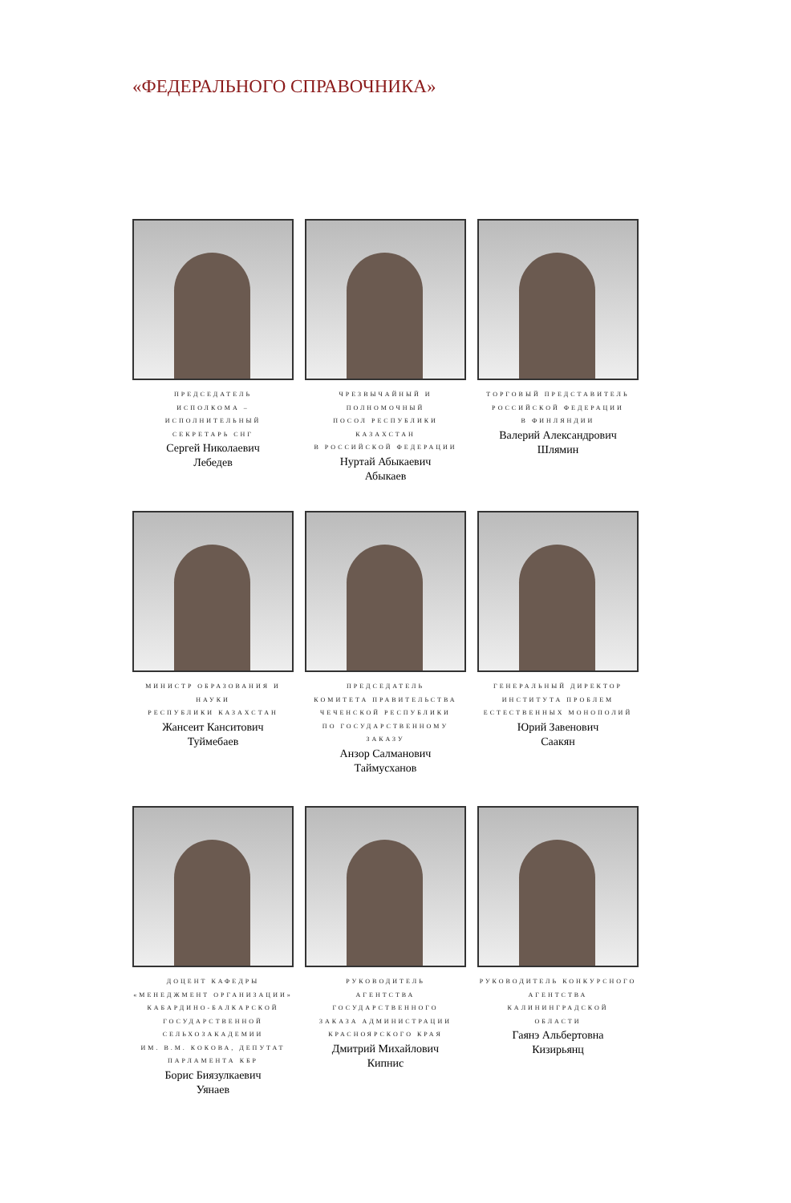«ФЕДЕРАЛЬНОГО СПРАВОЧНИКА»
ПРЕДСЕДАТЕЛЬ
ИСПОЛКОМА – ИСПОЛНИТЕЛЬНЫЙ
СЕКРЕТАРЬ СНГ
Сергей Николаевич
Лебедев
ЧРЕЗВЫЧАЙНЫЙ И ПОЛНОМОЧНЫЙ
ПОСОЛ РЕСПУБЛИКИ КАЗАХСТАН
В РОССИЙСКОЙ ФЕДЕРАЦИИ
Нуртай Абыкаевич
Абыкаев
ТОРГОВЫЙ ПРЕДСТАВИТЕЛЬ
РОССИЙСКОЙ ФЕДЕРАЦИИ
В ФИНЛЯНДИИ
Валерий Александрович
Шлямин
МИНИСТР ОБРАЗОВАНИЯ И НАУКИ
РЕСПУБЛИКИ КАЗАХСТАН
Жансеит Канситович
Туймебаев
ПРЕДСЕДАТЕЛЬ
КОМИТЕТА ПРАВИТЕЛЬСТВА
ЧЕЧЕНСКОЙ РЕСПУБЛИКИ
ПО ГОСУДАРСТВЕННОМУ ЗАКАЗУ
Анзор Салманович
Таймусханов
ГЕНЕРАЛЬНЫЙ ДИРЕКТОР
ИНСТИТУТА ПРОБЛЕМ
ЕСТЕСТВЕННЫХ МОНОПОЛИЙ
Юрий Завенович
Саакян
ДОЦЕНТ КАФЕДРЫ
«МЕНЕДЖМЕНТ ОРГАНИЗАЦИИ»
КАБАРДИНО-БАЛКАРСКОЙ
ГОСУДАРСТВЕННОЙ
СЕЛЬХОЗАКАДЕМИИ
ИМ. В.М. КОКОВА, ДЕПУТАТ
ПАРЛАМЕНТА КБР
Борис Биязулкаевич
Уянаев
РУКОВОДИТЕЛЬ
АГЕНТСТВА ГОСУДАРСТВЕННОГО
ЗАКАЗА АДМИНИСТРАЦИИ
КРАСНОЯРСКОГО КРАЯ
Дмитрий Михайлович
Кипнис
РУКОВОДИТЕЛЬ КОНКУРСНОГО
АГЕНТСТВА КАЛИНИНГРАДСКОЙ
ОБЛАСТИ
Гаянэ Альбертовна
Кизирьянц